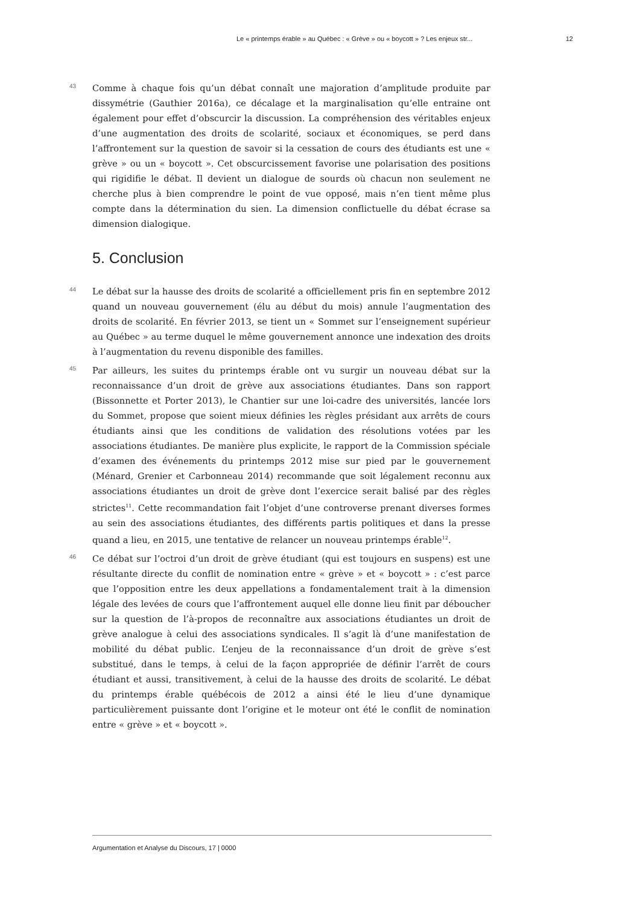Le « printemps érable » au Québec : « Grève » ou « boycott » ? Les enjeux str... 12
43
Comme à chaque fois qu’un débat connaît une majoration d’amplitude produite par dissymétrie (Gauthier 2016a), ce décalage et la marginalisation qu’elle entraine ont également pour effet d’obscurcir la discussion. La compréhension des véritables enjeux d’une augmentation des droits de scolarité, sociaux et économiques, se perd dans l’affrontement sur la question de savoir si la cessation de cours des étudiants est une « grève » ou un « boycott ». Cet obscurcissement favorise une polarisation des positions qui rigidifie le débat. Il devient un dialogue de sourds où chacun non seulement ne cherche plus à bien comprendre le point de vue opposé, mais n’en tient même plus compte dans la détermination du sien. La dimension conflictuelle du débat écrase sa dimension dialogique.
5. Conclusion
44
Le débat sur la hausse des droits de scolarité a officiellement pris fin en septembre 2012 quand un nouveau gouvernement (élu au début du mois) annule l’augmentation des droits de scolarité. En février 2013, se tient un « Sommet sur l’enseignement supérieur au Québec » au terme duquel le même gouvernement annonce une indexation des droits à l’augmentation du revenu disponible des familles.
45
Par ailleurs, les suites du printemps érable ont vu surgir un nouveau débat sur la reconnaissance d’un droit de grève aux associations étudiantes. Dans son rapport (Bissonnette et Porter 2013), le Chantier sur une loi-cadre des universités, lancée lors du Sommet, propose que soient mieux définies les règles présidant aux arrêts de cours étudiants ainsi que les conditions de validation des résolutions votées par les associations étudiantes. De manière plus explicite, le rapport de la Commission spéciale d’examen des événements du printemps 2012 mise sur pied par le gouvernement (Ménard, Grenier et Carbonneau 2014) recommande que soit légalement reconnu aux associations étudiantes un droit de grève dont l’exercice serait balisé par des règles strictes<sup>11</sup>. Cette recommandation fait l’objet d’une controverse prenant diverses formes au sein des associations étudiantes, des différents partis politiques et dans la presse quand a lieu, en 2015, une tentative de relancer un nouveau printemps érable<sup>12</sup>.
46
Ce débat sur l’octroi d’un droit de grève étudiant (qui est toujours en suspens) est une résultante directe du conflit de nomination entre « grève » et « boycott » : c’est parce que l’opposition entre les deux appellations a fondamentalement trait à la dimension légale des levées de cours que l’affrontement auquel elle donne lieu finit par déboucher sur la question de l’à-propos de reconnaître aux associations étudiantes un droit de grève analogue à celui des associations syndicales. Il s’agit là d’une manifestation de mobilité du débat public. L’enjeu de la reconnaissance d’un droit de grève s’est substitué, dans le temps, à celui de la façon appropriée de définir l’arrêt de cours étudiant et aussi, transitivement, à celui de la hausse des droits de scolarité. Le débat du printemps érable québécois de 2012 a ainsi été le lieu d’une dynamique particulièrement puissante dont l’origine et le moteur ont été le conflit de nomination entre « grève » et « boycott ».
Argumentation et Analyse du Discours, 17 | 0000